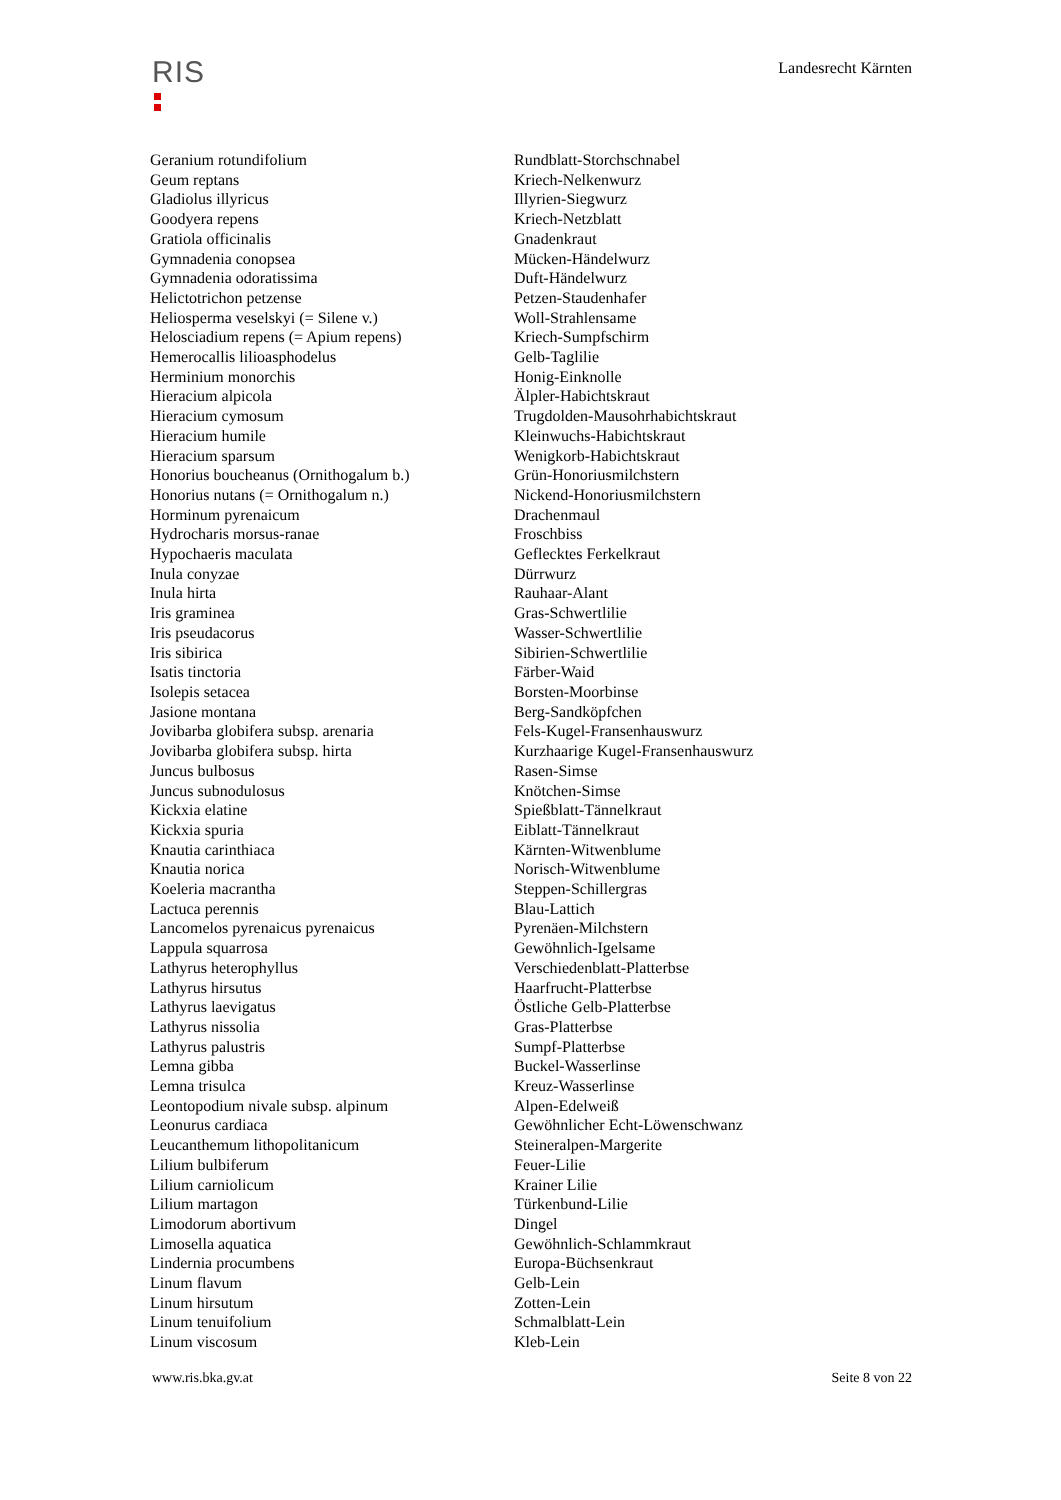RIS
Landesrecht Kärnten
| Geranium rotundifolium | Rundblatt-Storchschnabel |
| Geum reptans | Kriech-Nelkenwurz |
| Gladiolus illyricus | Illyrien-Siegwurz |
| Goodyera repens | Kriech-Netzblatt |
| Gratiola officinalis | Gnadenkraut |
| Gymnadenia conopsea | Mücken-Händelwurz |
| Gymnadenia odoratissima | Duft-Händelwurz |
| Helictotrichon petzense | Petzen-Staudenhafer |
| Heliosperma veselskyi (= Silene v.) | Woll-Strahlensame |
| Helosciadium repens (= Apium repens) | Kriech-Sumpfschirm |
| Hemerocallis lilioasphodelus | Gelb-Taglilie |
| Herminium monorchis | Honig-Einknolle |
| Hieracium alpicola | Älpler-Habichtskraut |
| Hieracium cymosum | Trugdolden-Mausohrhabichtskraut |
| Hieracium humile | Kleinwuchs-Habichtskraut |
| Hieracium sparsum | Wenigkorb-Habichtskraut |
| Honorius boucheanus (Ornithogalum b.) | Grün-Honoriusmilchstern |
| Honorius nutans (= Ornithogalum n.) | Nickend-Honoriusmilchstern |
| Horminum pyrenaicum | Drachenmaul |
| Hydrocharis morsus-ranae | Froschbiss |
| Hypochaeris maculata | Geflecktes Ferkelkraut |
| Inula conyzae | Dürrwurz |
| Inula hirta | Rauhaar-Alant |
| Iris graminea | Gras-Schwertlilie |
| Iris pseudacorus | Wasser-Schwertlilie |
| Iris sibirica | Sibirien-Schwertlilie |
| Isatis tinctoria | Färber-Waid |
| Isolepis setacea | Borsten-Moorbinse |
| Jasione montana | Berg-Sandköpfchen |
| Jovibarba globifera subsp. arenaria | Fels-Kugel-Fransenhauswurz |
| Jovibarba globifera subsp. hirta | Kurzhaarige Kugel-Fransenhauswurz |
| Juncus bulbosus | Rasen-Simse |
| Juncus subnodulosus | Knötchen-Simse |
| Kickxia elatine | Spießblatt-Tännelkraut |
| Kickxia spuria | Eiblatt-Tännelkraut |
| Knautia carinthiaca | Kärnten-Witwenblume |
| Knautia norica | Norisch-Witwenblume |
| Koeleria macrantha | Steppen-Schillergras |
| Lactuca perennis | Blau-Lattich |
| Lancomelos pyrenaicus pyrenaicus | Pyrenäen-Milchstern |
| Lappula squarrosa | Gewöhnlich-Igelsame |
| Lathyrus heterophyllus | Verschiedenblatt-Platterbse |
| Lathyrus hirsutus | Haarfrucht-Platterbse |
| Lathyrus laevigatus | Östliche Gelb-Platterbse |
| Lathyrus nissolia | Gras-Platterbse |
| Lathyrus palustris | Sumpf-Platterbse |
| Lemna gibba | Buckel-Wasserlinse |
| Lemna trisulca | Kreuz-Wasserlinse |
| Leontopodium nivale subsp. alpinum | Alpen-Edelweiß |
| Leonurus cardiaca | Gewöhnlicher Echt-Löwenschwanz |
| Leucanthemum lithopolitanicum | Steineralpen-Margerite |
| Lilium bulbiferum | Feuer-Lilie |
| Lilium carniolicum | Krainer Lilie |
| Lilium martagon | Türkenbund-Lilie |
| Limodorum abortivum | Dingel |
| Limosella aquatica | Gewöhnlich-Schlammkraut |
| Lindernia procumbens | Europa-Büchsenkraut |
| Linum flavum | Gelb-Lein |
| Linum hirsutum | Zotten-Lein |
| Linum tenuifolium | Schmalblatt-Lein |
| Linum viscosum | Kleb-Lein |
www.ris.bka.gv.at Seite 8 von 22